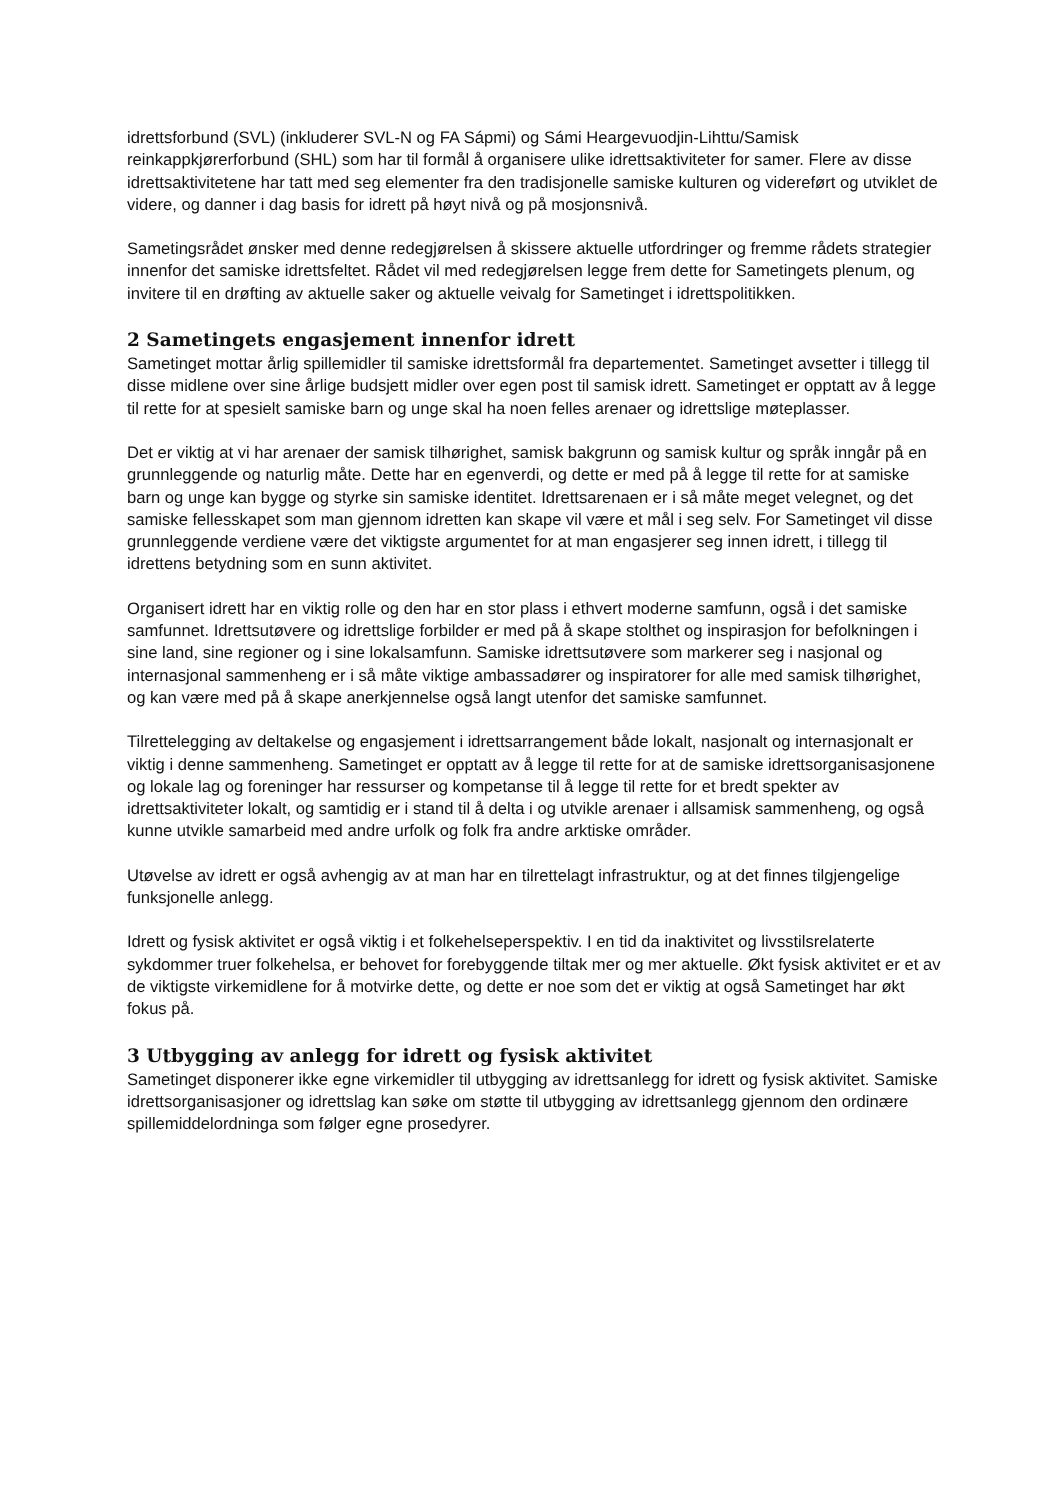idrettsforbund (SVL) (inkluderer SVL-N og FA Sápmi) og Sámi Heargevuodjin-Lihttu/Samisk reinkappkjørerforbund (SHL) som har til formål å organisere ulike idrettsaktiviteter for samer. Flere av disse idrettsaktivitetene har tatt med seg elementer fra den tradisjonelle samiske kulturen og videreført og utviklet de videre, og danner i dag basis for idrett på høyt nivå og på mosjonsnivå.
Sametingsrådet ønsker med denne redegjørelsen å skissere aktuelle utfordringer og fremme rådets strategier innenfor det samiske idrettsfeltet. Rådet vil med redegjørelsen legge frem dette for Sametingets plenum, og invitere til en drøfting av aktuelle saker og aktuelle veivalg for Sametinget i idrettspolitikken.
2 Sametingets engasjement innenfor idrett
Sametinget mottar årlig spillemidler til samiske idrettsformål fra departementet. Sametinget avsetter i tillegg til disse midlene over sine årlige budsjett midler over egen post til samisk idrett. Sametinget er opptatt av å legge til rette for at spesielt samiske barn og unge skal ha noen felles arenaer og idrettslige møteplasser.
Det er viktig at vi har arenaer der samisk tilhørighet, samisk bakgrunn og samisk kultur og språk inngår på en grunnleggende og naturlig måte. Dette har en egenverdi, og dette er med på å legge til rette for at samiske barn og unge kan bygge og styrke sin samiske identitet. Idrettsarenaen er i så måte meget velegnet, og det samiske fellesskapet som man gjennom idretten kan skape vil være et mål i seg selv. For Sametinget vil disse grunnleggende verdiene være det viktigste argumentet for at man engasjerer seg innen idrett, i tillegg til idrettens betydning som en sunn aktivitet.
Organisert idrett har en viktig rolle og den har en stor plass i ethvert moderne samfunn, også i det samiske samfunnet. Idrettsutøvere og idrettslige forbilder er med på å skape stolthet og inspirasjon for befolkningen i sine land, sine regioner og i sine lokalsamfunn. Samiske idrettsutøvere som markerer seg i nasjonal og internasjonal sammenheng er i så måte viktige ambassadører og inspiratorer for alle med samisk tilhørighet, og kan være med på å skape anerkjennelse også langt utenfor det samiske samfunnet.
Tilrettelegging av deltakelse og engasjement i idrettsarrangement både lokalt, nasjonalt og internasjonalt er viktig i denne sammenheng. Sametinget er opptatt av å legge til rette for at de samiske idrettsorganisasjonene og lokale lag og foreninger har ressurser og kompetanse til å legge til rette for et bredt spekter av idrettsaktiviteter lokalt, og samtidig er i stand til å delta i og utvikle arenaer i allsamisk sammenheng, og også kunne utvikle samarbeid med andre urfolk og folk fra andre arktiske områder.
Utøvelse av idrett er også avhengig av at man har en tilrettelagt infrastruktur, og at det finnes tilgjengelige funksjonelle anlegg.
Idrett og fysisk aktivitet er også viktig i et folkehelseperspektiv. I en tid da inaktivitet og livsstilsrelaterte sykdommer truer folkehelsa, er behovet for forebyggende tiltak mer og mer aktuelle. Økt fysisk aktivitet er et av de viktigste virkemidlene for å motvirke dette, og dette er noe som det er viktig at også Sametinget har økt fokus på.
3 Utbygging av anlegg for idrett og fysisk aktivitet
Sametinget disponerer ikke egne virkemidler til utbygging av idrettsanlegg for idrett og fysisk aktivitet. Samiske idrettsorganisasjoner og idrettslag kan søke om støtte til utbygging av idrettsanlegg gjennom den ordinære spillemiddelordninga som følger egne prosedyrer.